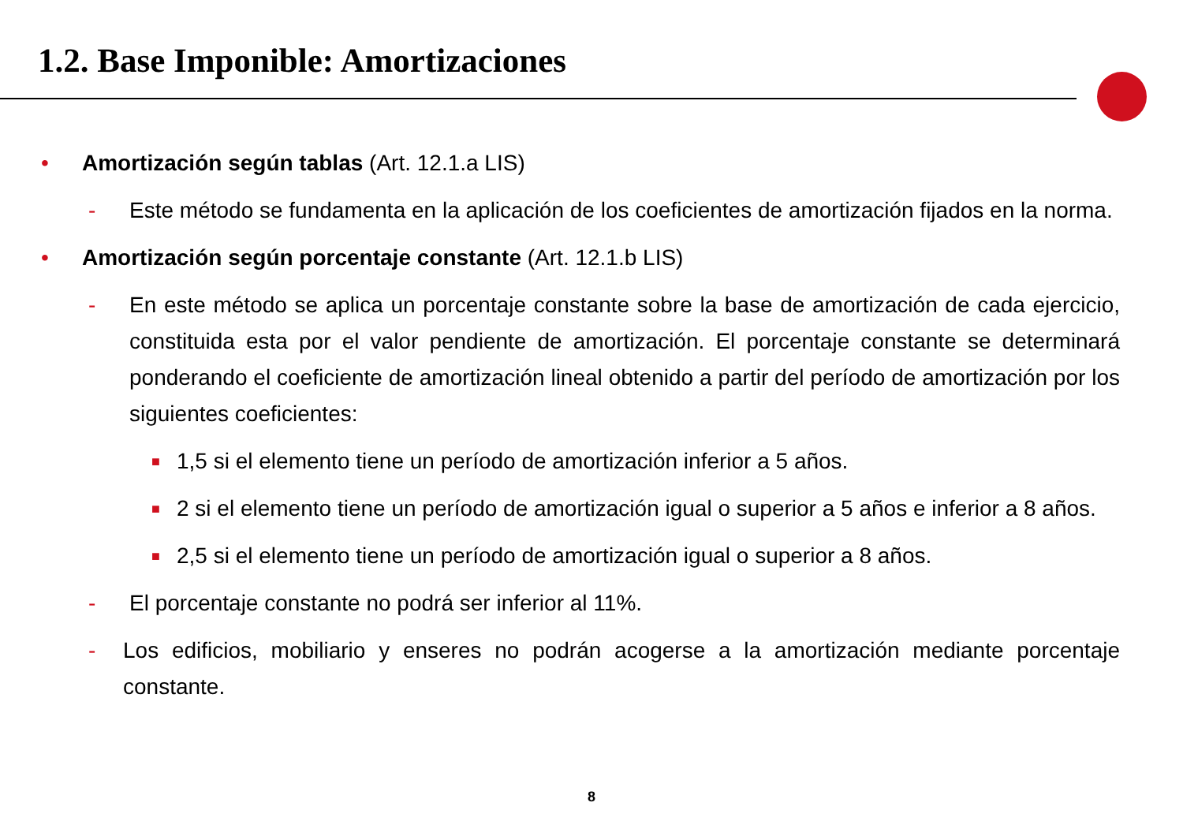1.2. Base Imponible: Amortizaciones
• Amortización según tablas (Art. 12.1.a LIS)
- Este método se fundamenta en la aplicación de los coeficientes de amortización fijados en la norma.
• Amortización según porcentaje constante (Art. 12.1.b LIS)
- En este método se aplica un porcentaje constante sobre la base de amortización de cada ejercicio, constituida esta por el valor pendiente de amortización. El porcentaje constante se determinará ponderando el coeficiente de amortización lineal obtenido a partir del período de amortización por los siguientes coeficientes:
■
1,5 si el elemento tiene un período de amortización inferior a 5 años.
■
2 si el elemento tiene un período de amortización igual o superior a 5 años e inferior a 8 años.
■
2,5 si el elemento tiene un período de amortización igual o superior a 8 años.
- El porcentaje constante no podrá ser inferior al 11%.
- Los edificios, mobiliario y enseres no podrán acogerse a la amortización mediante porcentaje constante.
8